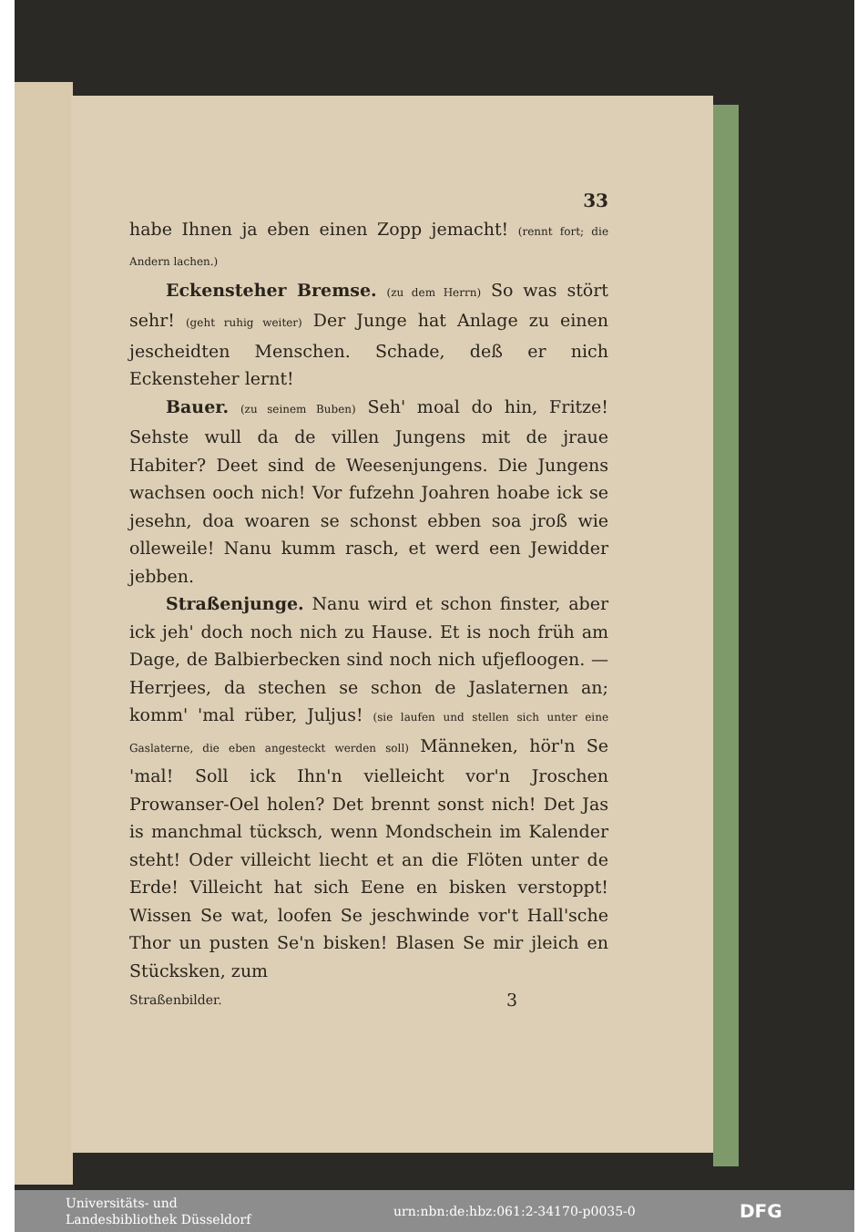33
habe Ihnen ja eben einen Zopp jemacht! (rennt fort; die Andern lachen.)
Eckensteher Bremse. (zu dem Herrn) So was stört sehr! (geht ruhig weiter) Der Junge hat Anlage zu einen jescheidten Menschen. Schade, deß er nich Eckensteher lernt!
Bauer. (zu seinem Buben) Seh' moal do hin, Fritze! Sehste wull da de villen Jungens mit de jraue Habiter? Deet sind de Weesenjungens. Die Jungens wachsen ooch nich! Vor fufzehn Joahren hoabe ick se jesehn, doa woaren se schonst ebben soa jroß wie olleweile! Nanu kumm rasch, et werd een Jewidder jebben.
Straßenjunge. Nanu wird et schon finster, aber ick jeh' doch noch nich zu Hause. Et is noch früh am Dage, de Balbierbecken sind noch nich ufjefloogen. — Herrjees, da stechen se schon de Jaslaternen an; komm' 'mal rüber, Juljus! (sie laufen und stellen sich unter eine Gaslaterne, die eben angesteckt werden soll) Männeken, hör'n Se 'mal! Soll ick Ihn'n vielleicht vor'n Jroschen Prowanser-Oel holen? Det brennt sonst nich! Det Jas is manchmal tücksch, wenn Mondschein im Kalender steht! Oder villeicht liecht et an die Flöten unter de Erde! Villeicht hat sich Eene en bisken verstoppt! Wissen Se wat, loofen Se jeschwinde vor't Hall'sche Thor un pusten Se'n bisken! Blasen Se mir jleich en Stücksken, zum
Straßenbilder. 3
Universitäts- und
Landesbibliothek Düsseldorf
urn:nbn:de:hbz:061:2-34170-p0035-0
DFG